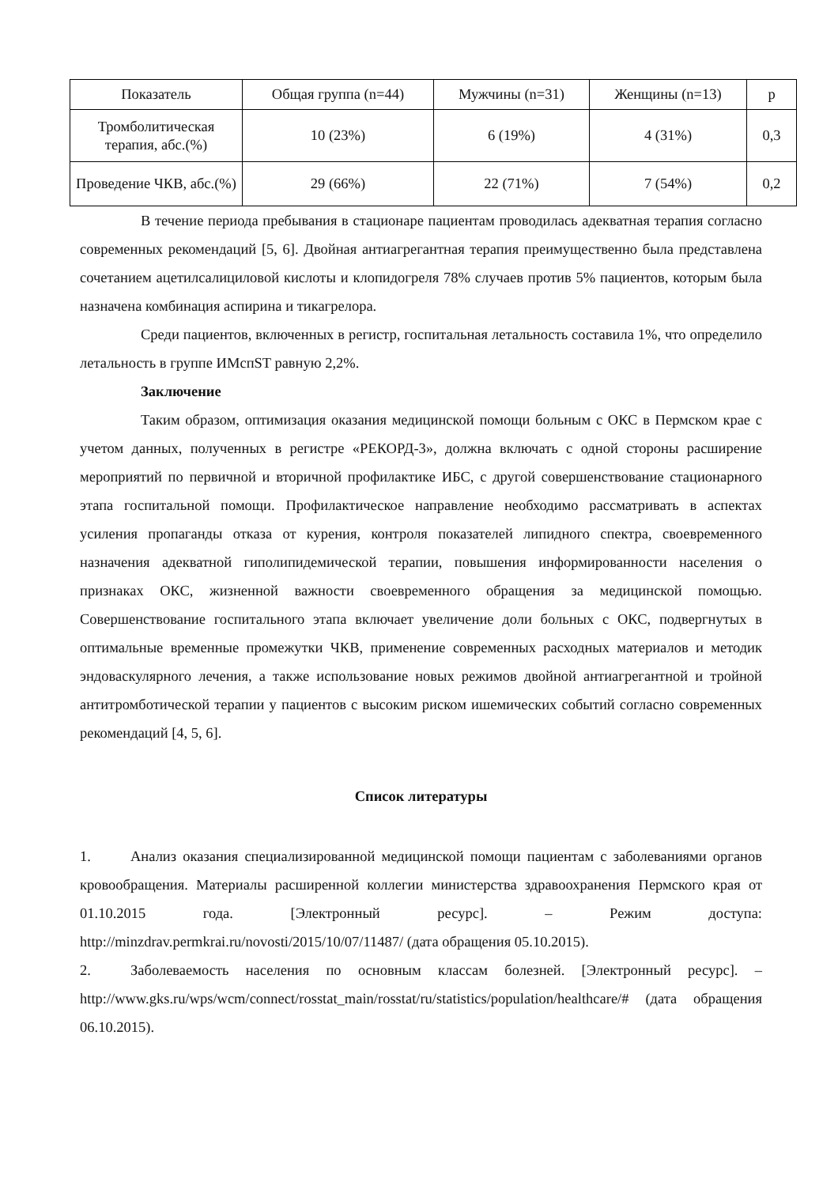| Показатель | Общая группа (n=44) | Мужчины (n=31) | Женщины (n=13) | p |
| Тромболитическая терапия, абс.(%) | 10 (23%) | 6 (19%) | 4 (31%) | 0,3 |
| Проведение ЧКВ, абс.(%) | 29 (66%) | 22 (71%) | 7 (54%) | 0,2 |
В течение периода пребывания в стационаре пациентам проводилась адекватная терапия согласно современных рекомендаций [5, 6]. Двойная антиагрегантная терапия преимущественно была представлена сочетанием ацетилсалициловой кислоты и клопидогреля 78% случаев против 5% пациентов, которым была назначена комбинация аспирина и тикагрелора.
Среди пациентов, включенных в регистр, госпитальная летальность составила 1%, что определило летальность в группе ИМспST равную 2,2%.
Заключение
Таким образом, оптимизация оказания медицинской помощи больным с ОКС в Пермском крае с учетом данных, полученных в регистре «РЕКОРД-3», должна включать с одной стороны расширение мероприятий по первичной и вторичной профилактике ИБС, с другой совершенствование стационарного этапа госпитальной помощи. Профилактическое направление необходимо рассматривать в аспектах усиления пропаганды отказа от курения, контроля показателей липидного спектра, своевременного назначения адекватной гиполипидемической терапии, повышения информированности населения о признаках ОКС, жизненной важности своевременного обращения за медицинской помощью. Совершенствование госпитального этапа включает увеличение доли больных с ОКС, подвергнутых в оптимальные временные промежутки ЧКВ, применение современных расходных материалов и методик эндоваскулярного лечения, а также использование новых режимов двойной антиагрегантной и тройной антитромботической терапии у пациентов с высоким риском ишемических событий согласно современных рекомендаций [4, 5, 6].
Список литературы
1. Анализ оказания специализированной медицинской помощи пациентам с заболеваниями органов кровообращения. Материалы расширенной коллегии министерства здравоохранения Пермского края от 01.10.2015 года. [Электронный ресурс]. – Режим доступа: http://minzdrav.permkrai.ru/novosti/2015/10/07/11487/ (дата обращения 05.10.2015).
2. Заболеваемость населения по основным классам болезней. [Электронный ресурс]. – http://www.gks.ru/wps/wcm/connect/rosstat_main/rosstat/ru/statistics/population/healthcare/# (дата обращения 06.10.2015).